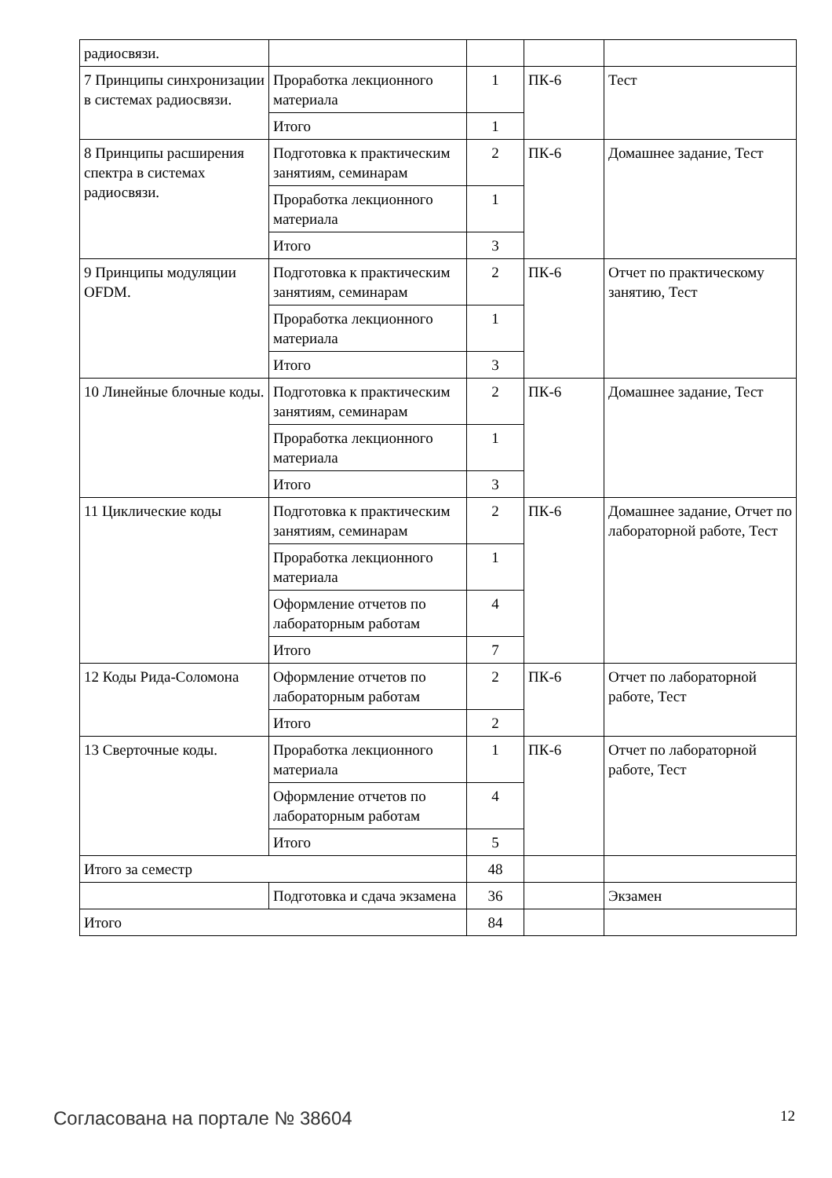| радиосвязи. | | | | |
| 7 Принципы синхронизации в системах радиосвязи. | Проработка лекционного материала | 1 | ПК-6 | Тест |
| | Итого | 1 | | |
| 8 Принципы расширения спектра в системах радиосвязи. | Подготовка к практическим занятиям, семинарам | 2 | ПК-6 | Домашнее задание, Тест |
| | Проработка лекционного материала | 1 | | |
| | Итого | 3 | | |
| 9 Принципы модуляции OFDM. | Подготовка к практическим занятиям, семинарам | 2 | ПК-6 | Отчет по практическому занятию, Тест |
| | Проработка лекционного материала | 1 | | |
| | Итого | 3 | | |
| 10 Линейные блочные коды. | Подготовка к практическим занятиям, семинарам | 2 | ПК-6 | Домашнее задание, Тест |
| | Проработка лекционного материала | 1 | | |
| | Итого | 3 | | |
| 11 Циклические коды | Подготовка к практическим занятиям, семинарам | 2 | ПК-6 | Домашнее задание, Отчет по лабораторной работе, Тест |
| | Проработка лекционного материала | 1 | | |
| | Оформление отчетов по лабораторным работам | 4 | | |
| | Итого | 7 | | |
| 12 Коды Рида-Соломона | Оформление отчетов по лабораторным работам | 2 | ПК-6 | Отчет по лабораторной работе, Тест |
| | Итого | 2 | | |
| 13 Сверточные коды. | Проработка лекционного материала | 1 | ПК-6 | Отчет по лабораторной работе, Тест |
| | Оформление отчетов по лабораторным работам | 4 | | |
| | Итого | 5 | | |
| Итого за семестр | | 48 | | |
| | Подготовка и сдача экзамена | 36 | | Экзамен |
| Итого | | 84 | | |
Согласована на портале № 38604 12